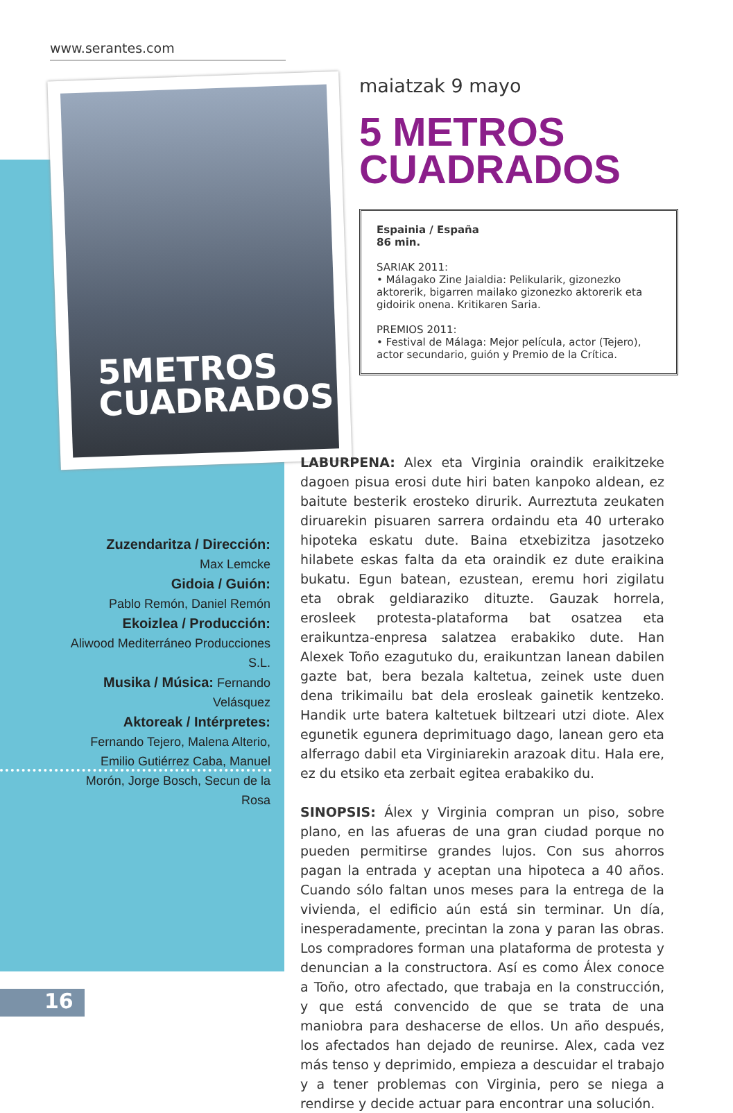www.serantes.com
5METROS
CUADRADOS
maiatzak 9 mayo
5 METROS
CUADRADOS
Espainia / España
86 min.
SARIAK 2011:
• Málagako Zine Jaialdia: Pelikularik, gizonezko aktorerik, bigarren mailako gizonezko aktorerik eta gidoirik onena. Kritikaren Saria.
PREMIOS 2011:
• Festival de Málaga: Mejor película, actor (Tejero), actor secundario, guión y Premio de la Crítica.
Zuzendaritza / Dirección:
Max Lemcke
Gidoia / Guión:
Pablo Remón, Daniel Remón
Ekoizlea / Producción:
Aliwood Mediterráneo Producciones S.L.
Musika / Música: Fernando Velásquez
Aktoreak / Intérpretes:
Fernando Tejero, Malena Alterio, Emilio Gutiérrez Caba, Manuel Morón, Jorge Bosch, Secun de la Rosa
LABURPENA: Alex eta Virginia oraindik eraikitzeke dagoen pisua erosi dute hiri baten kanpoko aldean, ez baitute besterik erosteko dirurik. Aurreztuta zeukaten diruarekin pisuaren sarrera ordaindu eta 40 urterako hipoteka eskatu dute. Baina etxebizitza jasotzeko hilabete eskas falta da eta oraindik ez dute eraikina bukatu. Egun batean, ezustean, eremu hori zigilatu eta obrak geldiaraziko dituzte. Gauzak horrela, erosleek protesta-plataforma bat osatzea eta eraikuntza-enpresa salatzea erabakiko dute. Han Alexek Toño ezagutuko du, eraikuntzan lanean dabilen gazte bat, bera bezala kaltetua, zeinek uste duen dena trikimailu bat dela erosleak gainetik kentzeko. Handik urte batera kaltetuek biltzeari utzi diote. Alex egunetik egunera deprimituago dago, lanean gero eta alferrago dabil eta Virginiarekin arazoak ditu. Hala ere, ez du etsiko eta zerbait egitea erabakiko du.
SINOPSIS: Álex y Virginia compran un piso, sobre plano, en las afueras de una gran ciudad porque no pueden permitirse grandes lujos. Con sus ahorros pagan la entrada y aceptan una hipoteca a 40 años. Cuando sólo faltan unos meses para la entrega de la vivienda, el edificio aún está sin terminar. Un día, inesperadamente, precintan la zona y paran las obras. Los compradores forman una plataforma de protesta y denuncian a la constructora. Así es como Álex conoce a Toño, otro afectado, que trabaja en la construcción, y que está convencido de que se trata de una maniobra para deshacerse de ellos. Un año después, los afectados han dejado de reunirse. Alex, cada vez más tenso y deprimido, empieza a descuidar el trabajo y a tener problemas con Virginia, pero se niega a rendirse y decide actuar para encontrar una solución.
16